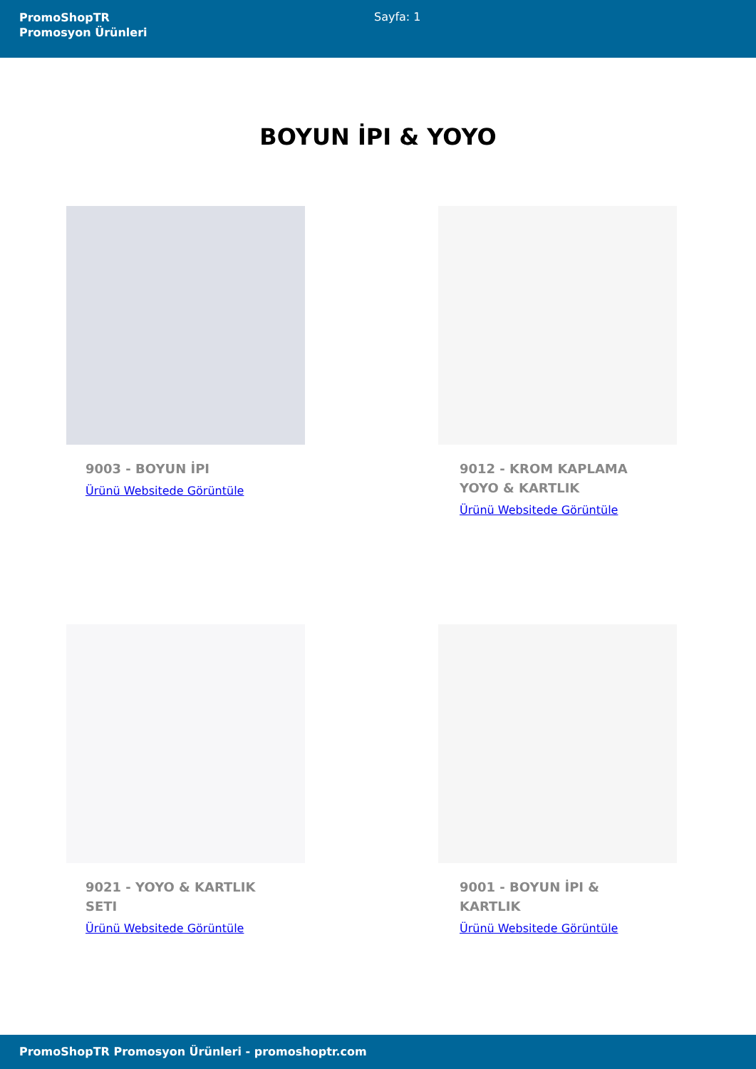PromoShopTR
Promosyon Ürünleri
Sayfa: 1
BOYUN İPI & YOYO
9003 - BOYUN İPI
Ürünü Websitede Görüntüle
9012 - KROM KAPLAMA YOYO & KARTLIK
Ürünü Websitede Görüntüle
9021 - YOYO & KARTLIK SETI
Ürünü Websitede Görüntüle
9001 - BOYUN İPI & KARTLIK
Ürünü Websitede Görüntüle
PromoShopTR Promosyon Ürünleri - promoshoptr.com